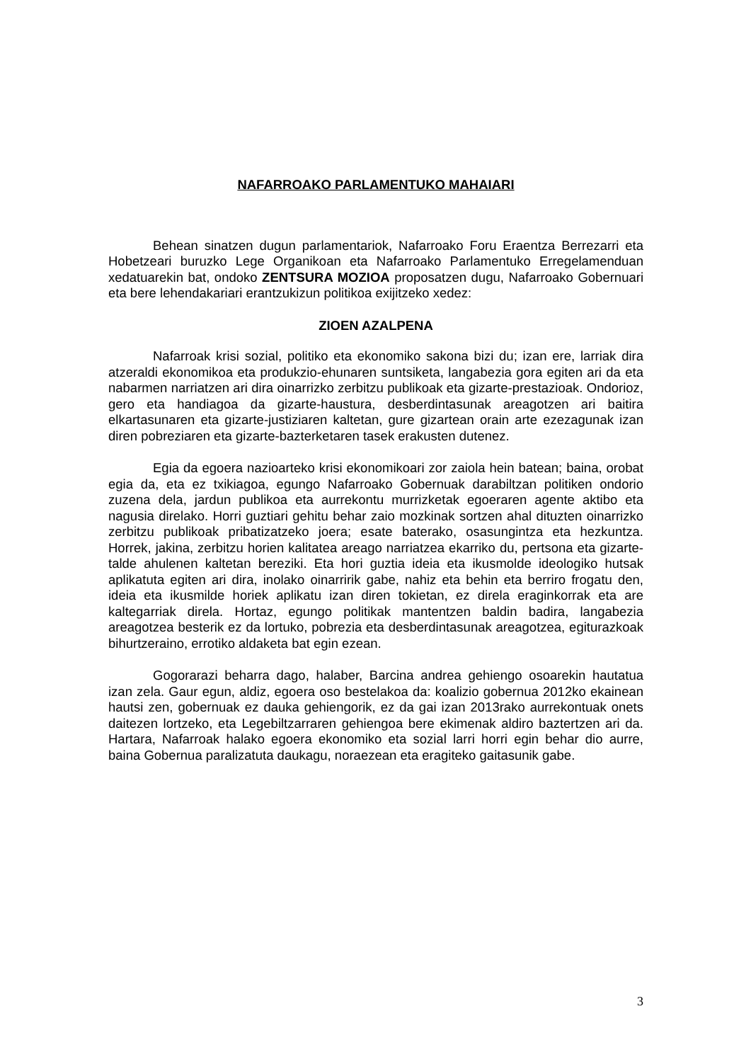NAFARROAKO PARLAMENTUKO MAHAIARI
Behean sinatzen dugun parlamentariok, Nafarroako Foru Eraentza Berrezarri eta Hobetzeari buruzko Lege Organikoan eta Nafarroako Parlamentuko Erregelamenduan xedatuarekin bat, ondoko ZENTSURA MOZIOA proposatzen dugu, Nafarroako Gobernuari eta bere lehendakariari erantzukizun politikoa exijitzeko xedez:
ZIOEN AZALPENA
Nafarroak krisi sozial, politiko eta ekonomiko sakona bizi du; izan ere, larriak dira atzeraldi ekonomikoa eta produkzio-ehunaren suntsiketa, langabezia gora egiten ari da eta nabarmen narriatzen ari dira oinarrizko zerbitzu publikoak eta gizarte-prestazioak. Ondorioz, gero eta handiagoa da gizarte-haustura, desberdintasunak areagotzen ari baitira elkartasunaren eta gizarte-justiziaren kaltetan, gure gizartean orain arte ezezagunak izan diren pobreziaren eta gizarte-bazterketaren tasek erakusten dutenez.
Egia da egoera nazioarteko krisi ekonomikoari zor zaiola hein batean; baina, orobat egia da, eta ez txikiagoa, egungo Nafarroako Gobernuak darabiltzan politiken ondorio zuzena dela, jardun publikoa eta aurrekontu murrizketak egoeraren agente aktibo eta nagusia direlako. Horri guztiari gehitu behar zaio mozkinak sortzen ahal dituzten oinarrizko zerbitzu publikoak pribatizatzeko joera; esate baterako, osasungintza eta hezkuntza. Horrek, jakina, zerbitzu horien kalitatea areago narriatzea ekarriko du, pertsona eta gizarte-talde ahulenen kaltetan bereziki. Eta hori guztia ideia eta ikusmolde ideologiko hutsak aplikatuta egiten ari dira, inolako oinarririk gabe, nahiz eta behin eta berriro frogatu den, ideia eta ikusmilde horiek aplikatu izan diren tokietan, ez direla eraginkorrak eta are kaltegarriak direla. Hortaz, egungo politikak mantentzen baldin badira, langabezia areagotzea besterik ez da lortuko, pobrezia eta desberdintasunak areagotzea, egiturazkoak bihurtzeraino, errotiko aldaketa bat egin ezean.
Gogorarazi beharra dago, halaber, Barcina andrea gehiengo osoarekin hautatua izan zela. Gaur egun, aldiz, egoera oso bestelakoa da: koalizio gobernua 2012ko ekainean hautsi zen, gobernuak ez dauka gehiengorik, ez da gai izan 2013rako aurrekontuak onets daitezen lortzeko, eta Legebiltzarraren gehiengoa bere ekimenak aldiro baztertzen ari da. Hartara, Nafarroak halako egoera ekonomiko eta sozial larri horri egin behar dio aurre, baina Gobernua paralizatuta daukagu, noraezean eta eragiteko gaitasunik gabe.
3